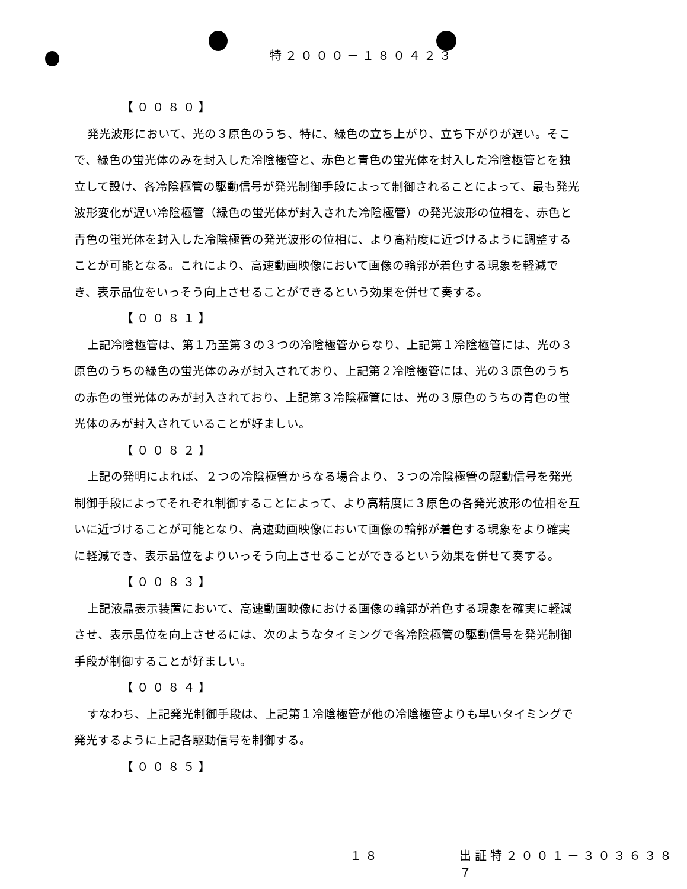特２０００－１８０４２３
【００８０】
発光波形において、光の３原色のうち、特に、緑色の立ち上がり、立ち下がりが遅い。そこで、緑色の蛍光体のみを封入した冷陰極管と、赤色と青色の蛍光体を封入した冷陰極管とを独立して設け、各冷陰極管の駆動信号が発光制御手段によって制御されることによって、最も発光波形変化が遅い冷陰極管（緑色の蛍光体が封入された冷陰極管）の発光波形の位相を、赤色と青色の蛍光体を封入した冷陰極管の発光波形の位相に、より高精度に近づけるように調整することが可能となる。これにより、高速動画映像において画像の輪郭が着色する現象を軽減でき、表示品位をいっそう向上させることができるという効果を併せて奏する。
【００８１】
上記冷陰極管は、第１乃至第３の３つの冷陰極管からなり、上記第１冷陰極管には、光の３原色のうちの緑色の蛍光体のみが封入されており、上記第２冷陰極管には、光の３原色のうちの赤色の蛍光体のみが封入されており、上記第３冷陰極管には、光の３原色のうちの青色の蛍光体のみが封入されていることが好ましい。
【００８２】
上記の発明によれば、２つの冷陰極管からなる場合より、３つの冷陰極管の駆動信号を発光制御手段によってそれぞれ制御することによって、より高精度に３原色の各発光波形の位相を互いに近づけることが可能となり、高速動画映像において画像の輪郭が着色する現象をより確実に軽減でき、表示品位をよりいっそう向上させることができるという効果を併せて奏する。
【００８３】
上記液晶表示装置において、高速動画映像における画像の輪郭が着色する現象を確実に軽減させ、表示品位を向上させるには、次のようなタイミングで各冷陰極管の駆動信号を発光制御手段が制御することが好ましい。
【００８４】
すなわち、上記発光制御手段は、上記第１冷陰極管が他の冷陰極管よりも早いタイミングで発光するように上記各駆動信号を制御する。
【００８５】
１８ 出証特２００１－３０３６３８７